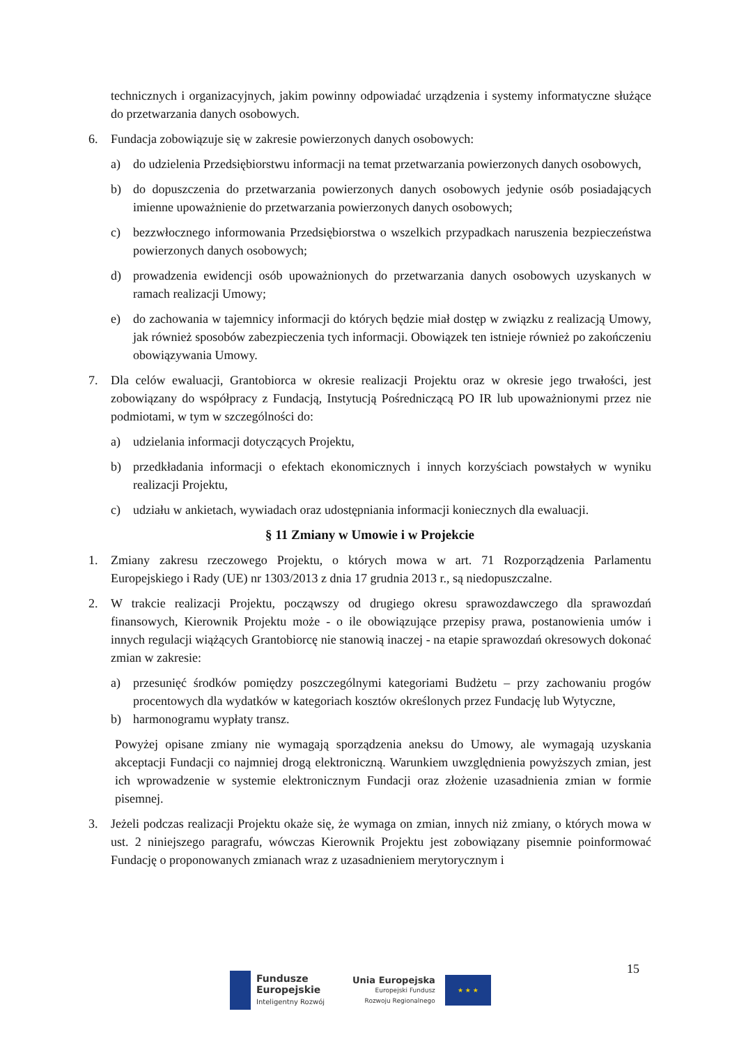technicznych i organizacyjnych, jakim powinny odpowiadać urządzenia i systemy informatyczne służące do przetwarzania danych osobowych.
6. Fundacja zobowiązuje się w zakresie powierzonych danych osobowych:
a) do udzielenia Przedsiębiorstwu informacji na temat przetwarzania powierzonych danych osobowych,
b) do dopuszczenia do przetwarzania powierzonych danych osobowych jedynie osób posiadających imienne upoważnienie do przetwarzania powierzonych danych osobowych;
c) bezzwłocznego informowania Przedsiębiorstwa o wszelkich przypadkach naruszenia bezpieczeństwa powierzonych danych osobowych;
d) prowadzenia ewidencji osób upoważnionych do przetwarzania danych osobowych uzyskanych w ramach realizacji Umowy;
e) do zachowania w tajemnicy informacji do których będzie miał dostęp w związku z realizacją Umowy, jak również sposobów zabezpieczenia tych informacji. Obowiązek ten istnieje również po zakończeniu obowiązywania Umowy.
7. Dla celów ewaluacji, Grantobiorca w okresie realizacji Projektu oraz w okresie jego trwałości, jest zobowiązany do współpracy z Fundacją, Instytucją Pośredniczącą PO IR lub upoważnionymi przez nie podmiotami, w tym w szczególności do:
a) udzielania informacji dotyczących Projektu,
b) przedkładania informacji o efektach ekonomicznych i innych korzyściach powstałych w wyniku realizacji Projektu,
c) udziału w ankietach, wywiadach oraz udostępniania informacji koniecznych dla ewaluacji.
§ 11 Zmiany w Umowie i w Projekcie
1. Zmiany zakresu rzeczowego Projektu, o których mowa w art. 71 Rozporządzenia Parlamentu Europejskiego i Rady (UE) nr 1303/2013 z dnia 17 grudnia 2013 r., są niedopuszczalne.
2. W trakcie realizacji Projektu, począwszy od drugiego okresu sprawozdawczego dla sprawozdań finansowych, Kierownik Projektu może - o ile obowiązujące przepisy prawa, postanowienia umów i innych regulacji wiążących Grantobiorcę nie stanowią inaczej - na etapie sprawozdań okresowych dokonać zmian w zakresie:
a) przesunięć środków pomiędzy poszczególnymi kategoriami Budżetu – przy zachowaniu progów procentowych dla wydatków w kategoriach kosztów określonych przez Fundację lub Wytyczne,
b) harmonogramu wypłaty transz.
Powyżej opisane zmiany nie wymagają sporządzenia aneksu do Umowy, ale wymagają uzyskania akceptacji Fundacji co najmniej drogą elektroniczną. Warunkiem uwzględnienia powyższych zmian, jest ich wprowadzenie w systemie elektronicznym Fundacji oraz złożenie uzasadnienia zmian w formie pisemnej.
3. Jeżeli podczas realizacji Projektu okaże się, że wymaga on zmian, innych niż zmiany, o których mowa w ust. 2 niniejszego paragrafu, wówczas Kierownik Projektu jest zobowiązany pisemnie poinformować Fundację o proponowanych zmianach wraz z uzasadnieniem merytorycznym i
15
Fundusze
Europejskie
Inteligentny Rozwój
Unia Europejska
Europejski Fundusz
Rozwoju Regionalnego
★ ★ ★